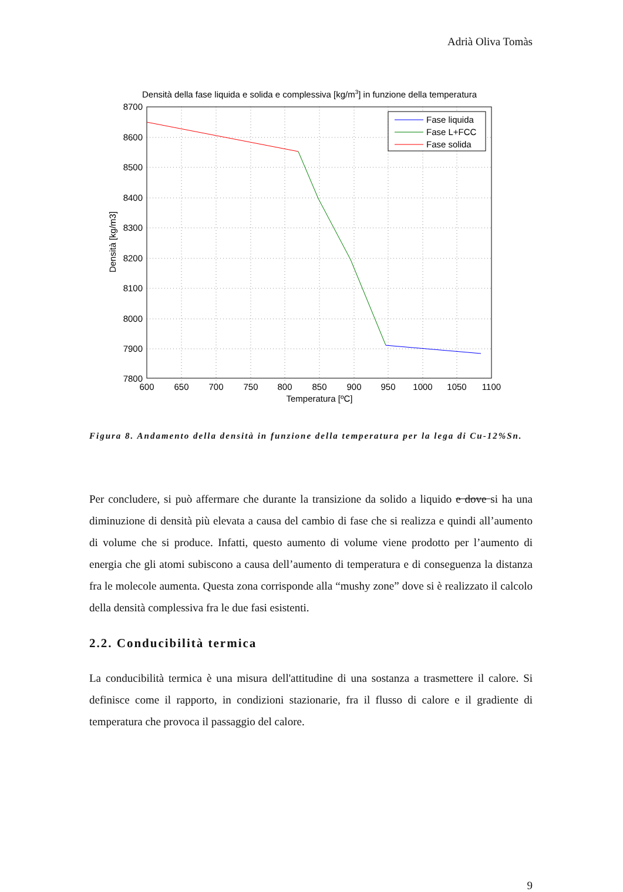Adrià Oliva Tomàs
Densità della fase liquida e solida e complessiva [kg/m3] in funzione della temperatura
Fase liquida
Fase L+FCC
Fase solida
8700
8600
8500
8400
8300
8200
8100
8000
7900
7800
600
650
700
750
800
850
900
950
1000
1050
1100
Temperatura [ºC]
Densità [kg/m3]
Figura 8. Andamento della densità in funzione della temperatura per la lega di Cu-12%Sn.
Per concludere, si può affermare che durante la transizione da solido a liquido e dove si ha una diminuzione di densità più elevata a causa del cambio di fase che si realizza e quindi all’aumento di volume che si produce. Infatti, questo aumento di volume viene prodotto per l’aumento di energia che gli atomi subiscono a causa dell’aumento di temperatura e di conseguenza la distanza fra le molecole aumenta. Questa zona corrisponde alla “mushy zone” dove si è realizzato il calcolo della densità complessiva fra le due fasi esistenti.
2.2. Conducibilità termica
La conducibilità termica è una misura dell'attitudine di una sostanza a trasmettere il calore. Si definisce come il rapporto, in condizioni stazionarie, fra il flusso di calore e il gradiente di temperatura che provoca il passaggio del calore.
9